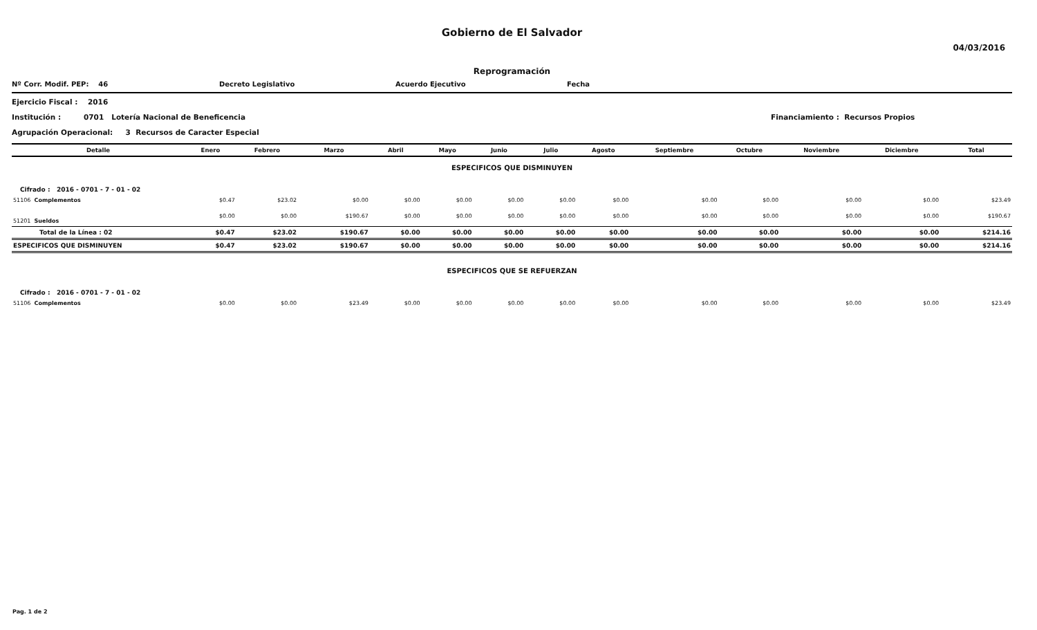Gobierno de El Salvador
04/03/2016
Reprogramación
Nº Corr. Modif. PEP: 46 Decreto Legislativo Acuerdo Ejecutivo Fecha
Ejercicio Fiscal : 2016
Institución : 0701 Lotería Nacional de Beneficencia Financiamiento : Recursos Propios
Agrupación Operacional: 3 Recursos de Caracter Especial
| Detalle | Enero | Febrero | Marzo | Abril | Mayo | Junio | Julio | Agosto | Septiembre | Octubre | Noviembre | Diciembre | Total |
| --- | --- | --- | --- | --- | --- | --- | --- | --- | --- | --- | --- | --- | --- |
| ESPECIFICOS QUE DISMINUYEN | | | | | | | | | | | | | |
| Cifrado : 2016 - 0701 - 7 - 01 - 02 | | | | | | | | | | | | | |
| 51106 Complementos | $0.47 | $23.02 | $0.00 | $0.00 | $0.00 | $0.00 | $0.00 | $0.00 | $0.00 | $0.00 | $0.00 | $0.00 | $23.49 |
| 51201 Sueldos | $0.00 | $0.00 | $190.67 | $0.00 | $0.00 | $0.00 | $0.00 | $0.00 | $0.00 | $0.00 | $0.00 | $0.00 | $190.67 |
| Total de la Línea : 02 | $0.47 | $23.02 | $190.67 | $0.00 | $0.00 | $0.00 | $0.00 | $0.00 | $0.00 | $0.00 | $0.00 | $0.00 | $214.16 |
| ESPECIFICOS QUE DISMINUYEN | $0.47 | $23.02 | $190.67 | $0.00 | $0.00 | $0.00 | $0.00 | $0.00 | $0.00 | $0.00 | $0.00 | $0.00 | $214.16 |
| ESPECIFICOS QUE SE REFUERZAN | | | | | | | | | | | | | |
| Cifrado : 2016 - 0701 - 7 - 01 - 02 | | | | | | | | | | | | | |
| 51106 Complementos | $0.00 | $0.00 | $23.49 | $0.00 | $0.00 | $0.00 | $0.00 | $0.00 | $0.00 | $0.00 | $0.00 | $0.00 | $23.49 |
Pag. 1 de 2